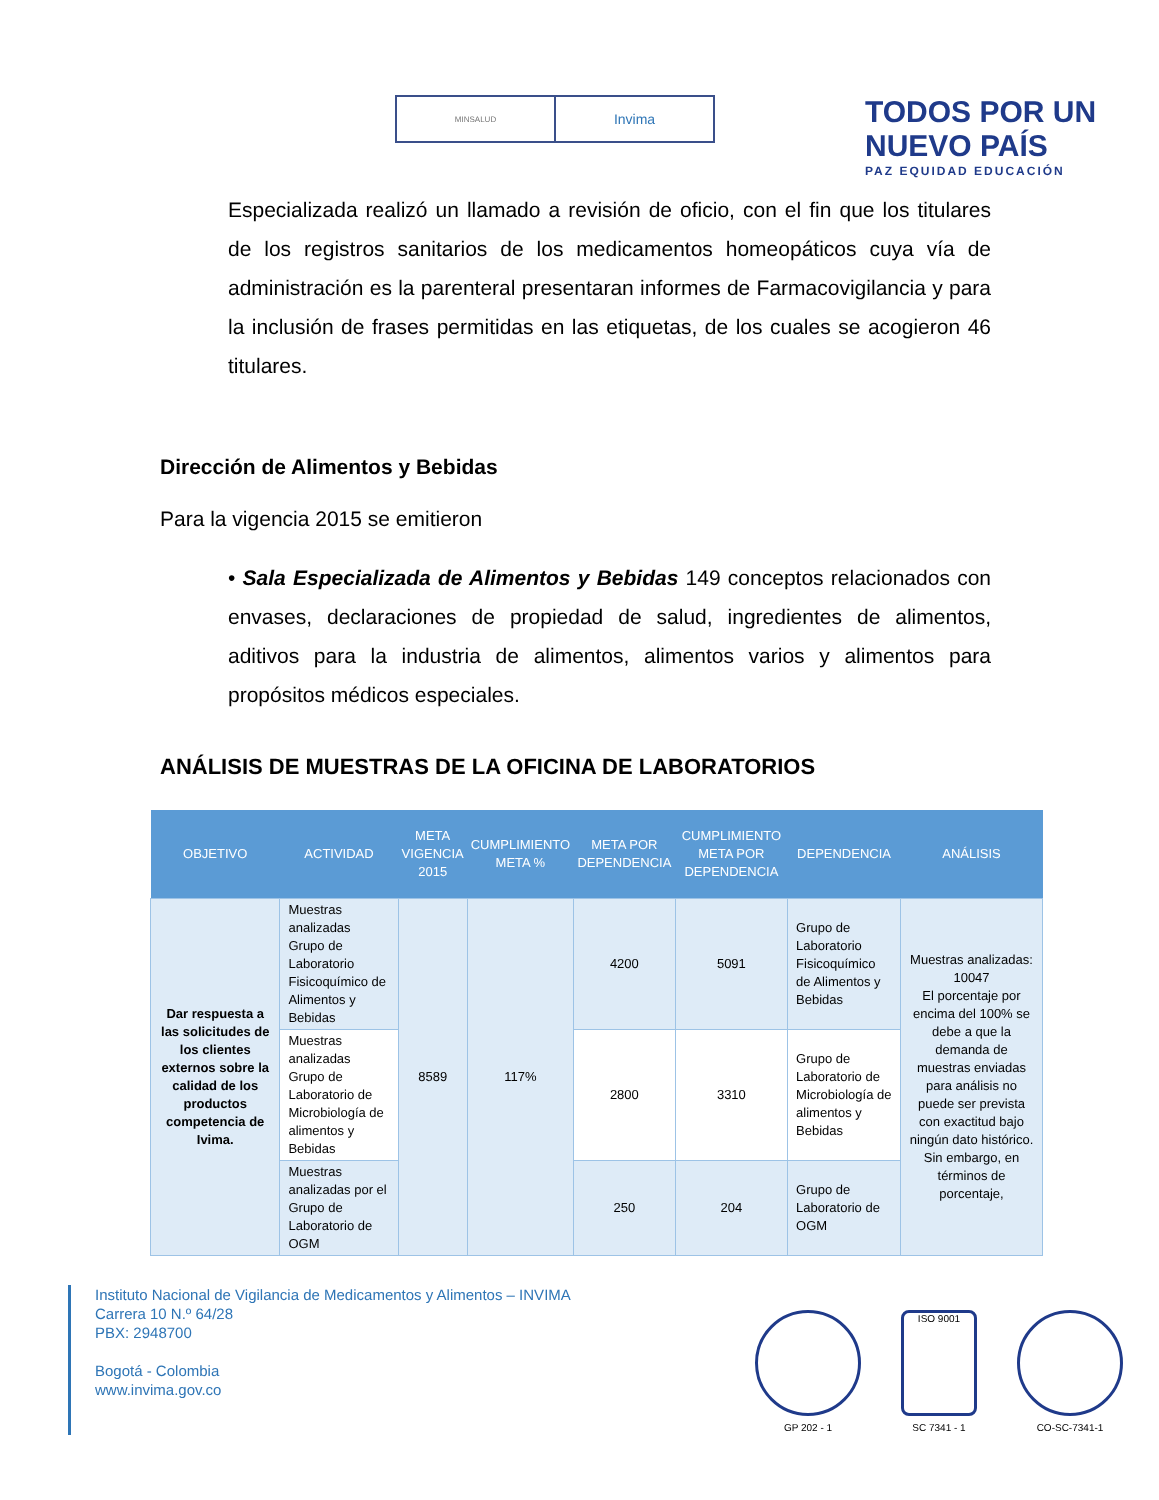MINSALUD
Invima
TODOS POR UN
NUEVO PAÍS
PAZ EQUIDAD EDUCACIÓN
Especializada realizó un llamado a revisión de oficio, con el fin que los titulares de los registros sanitarios de los medicamentos homeopáticos cuya vía de administración es la parenteral presentaran informes de Farmacovigilancia y para la inclusión de frases permitidas en las etiquetas, de los cuales se acogieron 46 titulares.
Dirección de Alimentos y Bebidas
Para la vigencia 2015 se emitieron
• Sala Especializada de Alimentos y Bebidas 149 conceptos relacionados con envases, declaraciones de propiedad de salud, ingredientes de alimentos, aditivos para la industria de alimentos, alimentos varios y alimentos para propósitos médicos especiales.
ANÁLISIS DE MUESTRAS DE LA OFICINA DE LABORATORIOS
| OBJETIVO | ACTIVIDAD | META VIGENCIA 2015 | CUMPLIMIENTO META % | META POR DEPENDENCIA | CUMPLIMIENTO META POR DEPENDENCIA | DEPENDENCIA | ANÁLISIS |
| --- | --- | --- | --- | --- | --- | --- | --- |
| Dar respuesta a las solicitudes de los clientes externos sobre la calidad de los productos competencia de Ivima. | Muestras analizadas Grupo de Laboratorio Fisicoquímico de Alimentos y Bebidas | 8589 | 117% | 4200 | 5091 | Grupo de Laboratorio Fisicoquímico de Alimentos y Bebidas | Muestras analizadas: 10047 El porcentaje por encima del 100% se debe a que la demanda de muestras enviadas para análisis no puede ser prevista con exactitud bajo ningún dato histórico. Sin embargo, en términos de porcentaje, |
| | Muestras analizadas Grupo de Laboratorio de Microbiología de alimentos y Bebidas | | | 2800 | 3310 | Grupo de Laboratorio de Microbiología de alimentos y Bebidas | |
| | Muestras analizadas por el Grupo de Laboratorio de OGM | | | 250 | 204 | Grupo de Laboratorio de OGM | |
Instituto Nacional de Vigilancia de Medicamentos y Alimentos – INVIMA
Carrera 10 N.º 64/28
PBX: 2948700
Bogotá - Colombia
www.invima.gov.co
GP 202 - 1
ISO 9001
SC 7341 - 1
CO-SC-7341-1